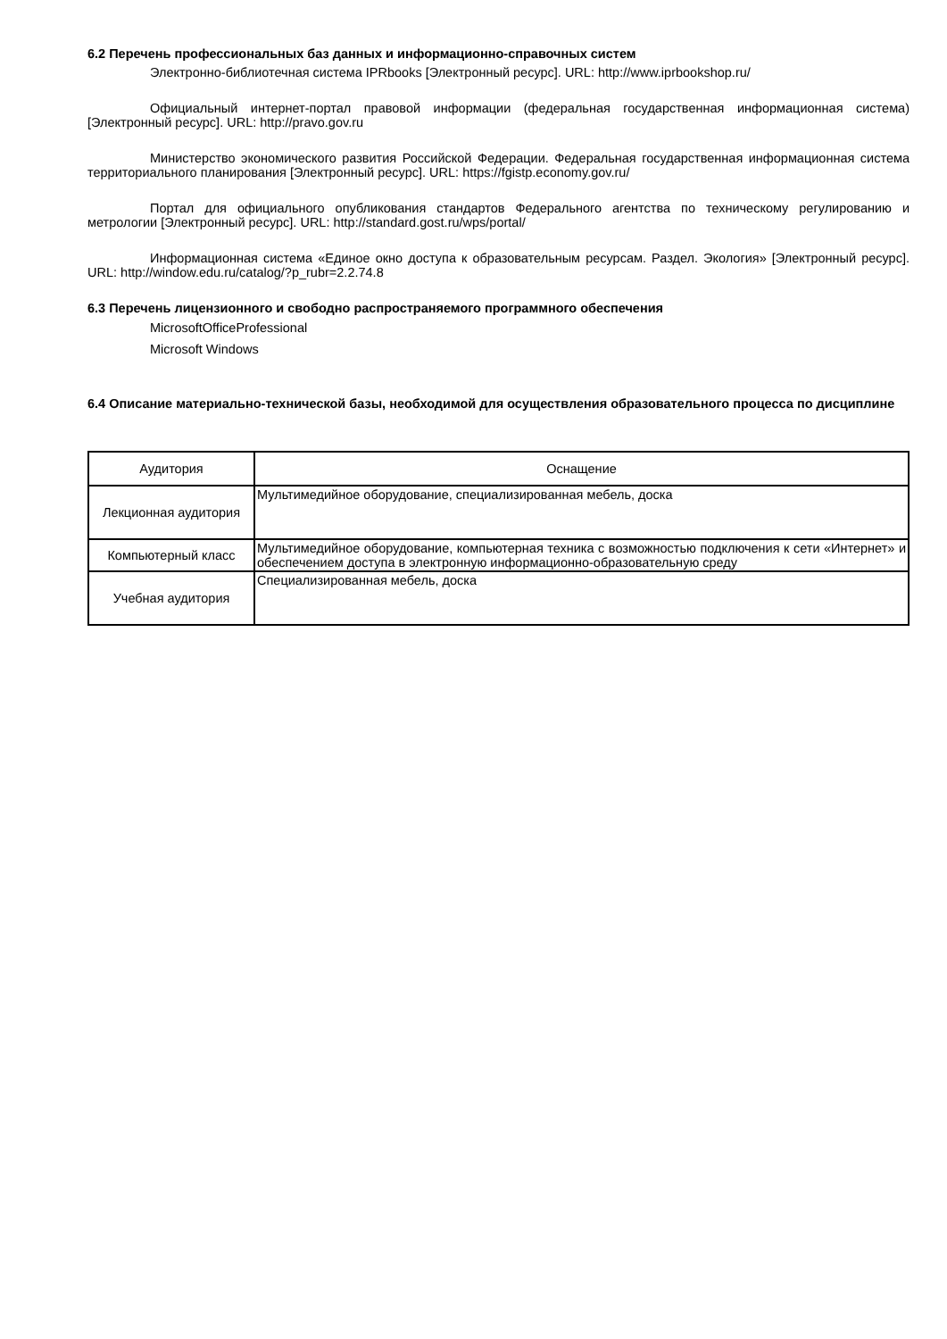6.2 Перечень профессиональных баз данных и информационно-справочных систем
Электронно-библиотечная система IPRbooks [Электронный ресурс]. URL: http://www.iprbookshop.ru/
Официальный интернет-портал правовой информации (федеральная государственная информационная система) [Электронный ресурс]. URL: http://pravo.gov.ru
Министерство экономического развития Российской Федерации. Федеральная государственная информационная система территориального планирования [Электронный ресурс]. URL: https://fgistp.economy.gov.ru/
Портал для официального опубликования стандартов Федерального агентства по техническому регулированию и метрологии [Электронный ресурс]. URL: http://standard.gost.ru/wps/portal/
Информационная система «Единое окно доступа к образовательным ресурсам. Раздел. Экология» [Электронный ресурс]. URL: http://window.edu.ru/catalog/?p_rubr=2.2.74.8
6.3 Перечень лицензионного и свободно распространяемого программного обеспечения
MicrosoftOfficeProfessional
Microsoft Windows
6.4 Описание материально-технической базы, необходимой для осуществления образовательного процесса по дисциплине
| Аудитория | Оснащение |
| --- | --- |
| Лекционная аудитория | Мультимедийное оборудование, специализированная мебель, доска |
| Компьютерный класс | Мультимедийное оборудование, компьютерная техника с возможностью подключения к сети «Интернет» и обеспечением доступа в электронную информационно-образовательную среду |
| Учебная аудитория | Специализированная мебель, доска |